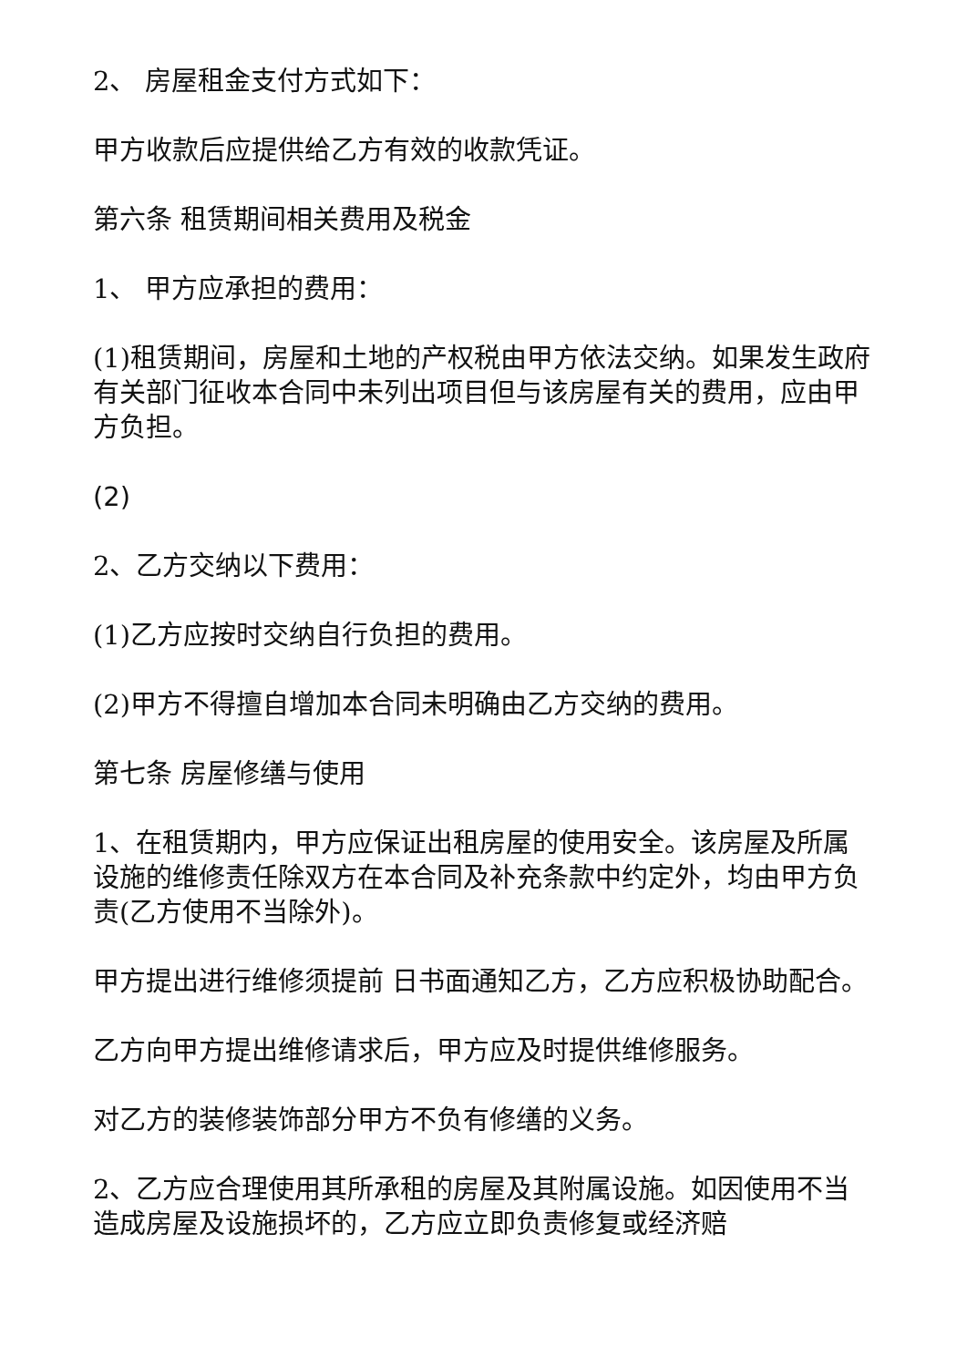2、 房屋租金支付方式如下：
甲方收款后应提供给乙方有效的收款凭证。
第六条 租赁期间相关费用及税金
1、 甲方应承担的费用：
(1)租赁期间，房屋和土地的产权税由甲方依法交纳。如果发生政府有关部门征收本合同中未列出项目但与该房屋有关的费用，应由甲方负担。
(2)
2、乙方交纳以下费用：
(1)乙方应按时交纳自行负担的费用。
(2)甲方不得擅自增加本合同未明确由乙方交纳的费用。
第七条 房屋修缮与使用
1、在租赁期内，甲方应保证出租房屋的使用安全。该房屋及所属设施的维修责任除双方在本合同及补充条款中约定外，均由甲方负责(乙方使用不当除外)。
甲方提出进行维修须提前 日书面通知乙方，乙方应积极协助配合。
乙方向甲方提出维修请求后，甲方应及时提供维修服务。
对乙方的装修装饰部分甲方不负有修缮的义务。
2、乙方应合理使用其所承租的房屋及其附属设施。如因使用不当造成房屋及设施损坏的，乙方应立即负责修复或经济赔